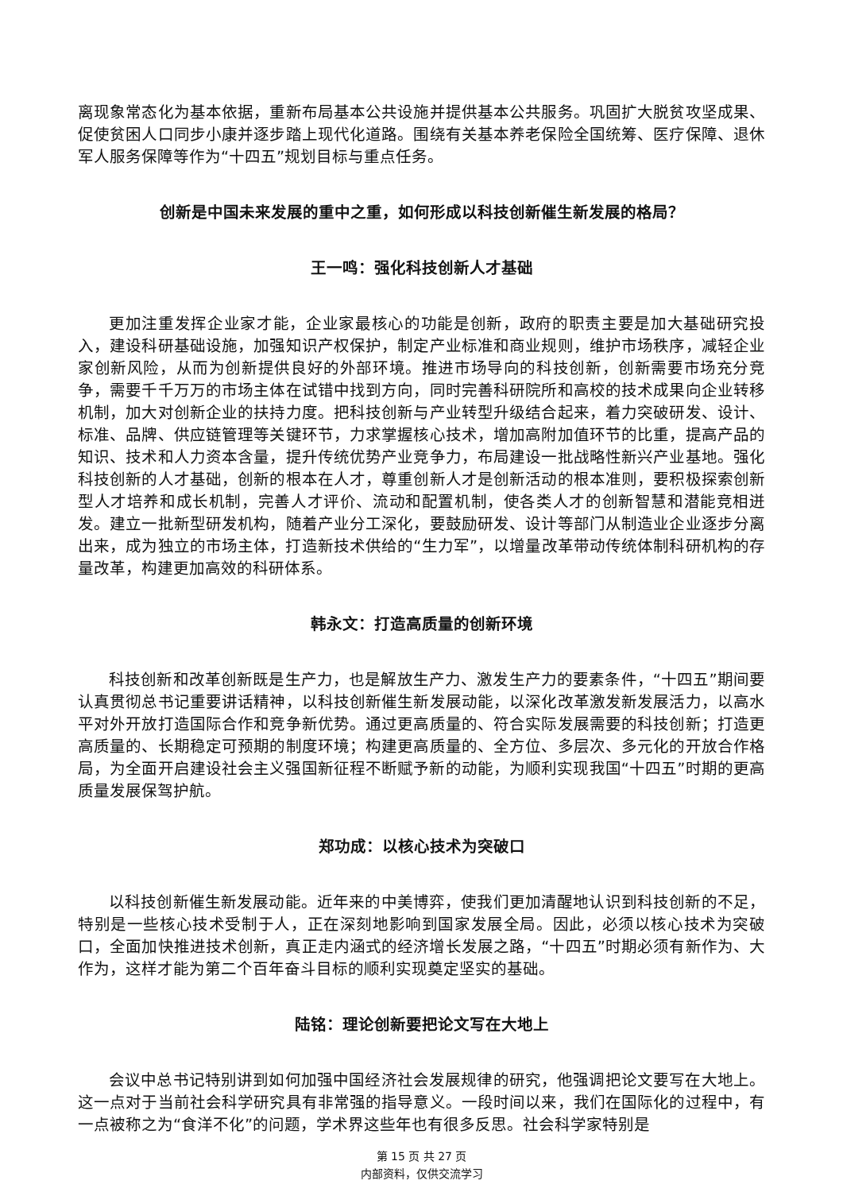离现象常态化为基本依据，重新布局基本公共设施并提供基本公共服务。巩固扩大脱贫攻坚成果、促使贫困人口同步小康并逐步踏上现代化道路。围绕有关基本养老保险全国统筹、医疗保障、退休军人服务保障等作为“十四五”规划目标与重点任务。
创新是中国未来发展的重中之重，如何形成以科技创新催生新发展的格局？
王一鸣：强化科技创新人才基础
更加注重发挥企业家才能，企业家最核心的功能是创新，政府的职责主要是加大基础研究投入，建设科研基础设施，加强知识产权保护，制定产业标准和商业规则，维护市场秩序，减轻企业家创新风险，从而为创新提供良好的外部环境。推进市场导向的科技创新，创新需要市场充分竞争，需要千千万万的市场主体在试错中找到方向，同时完善科研院所和高校的技术成果向企业转移机制，加大对创新企业的扶持力度。把科技创新与产业转型升级结合起来，着力突破研发、设计、标准、品牌、供应链管理等关键环节，力求掌握核心技术，增加高附加值环节的比重，提高产品的知识、技术和人力资本含量，提升传统优势产业竞争力，布局建设一批战略性新兴产业基地。强化科技创新的人才基础，创新的根本在人才，尊重创新人才是创新活动的根本准则，要积极探索创新型人才培养和成长机制，完善人才评价、流动和配置机制，使各类人才的创新智慧和潜能竞相迸发。建立一批新型研发机构，随着产业分工深化，要鼓励研发、设计等部门从制造业企业逐步分离出来，成为独立的市场主体，打造新技术供给的“生力军”，以增量改革带动传统体制科研机构的存量改革，构建更加高效的科研体系。
韩永文：打造高质量的创新环境
科技创新和改革创新既是生产力，也是解放生产力、激发生产力的要素条件，“十四五”期间要认真贯彻总书记重要讲话精神，以科技创新催生新发展动能，以深化改革激发新发展活力，以高水平对外开放打造国际合作和竞争新优势。通过更高质量的、符合实际发展需要的科技创新；打造更高质量的、长期稳定可预期的制度环境；构建更高质量的、全方位、多层次、多元化的开放合作格局，为全面开启建设社会主义强国新征程不断赋予新的动能，为顺利实现我国“十四五”时期的更高质量发展保驾护航。
郑功成：以核心技术为突破口
以科技创新催生新发展动能。近年来的中美博弈，使我们更加清醒地认识到科技创新的不足，特别是一些核心技术受制于人，正在深刻地影响到国家发展全局。因此，必须以核心技术为突破口，全面加快推进技术创新，真正走内涵式的经济增长发展之路，“十四五”时期必须有新作为、大作为，这样才能为第二个百年奋斗目标的顺利实现奠定坚实的基础。
陆铭：理论创新要把论文写在大地上
会议中总书记特别讲到如何加强中国经济社会发展规律的研究，他强调把论文要写在大地上。这一点对于当前社会科学研究具有非常强的指导意义。一段时间以来，我们在国际化的过程中，有一点被称之为“食洋不化”的问题，学术界这些年也有很多反思。社会科学家特别是
第 15 页 共 27 页
内部资料，仅供交流学习